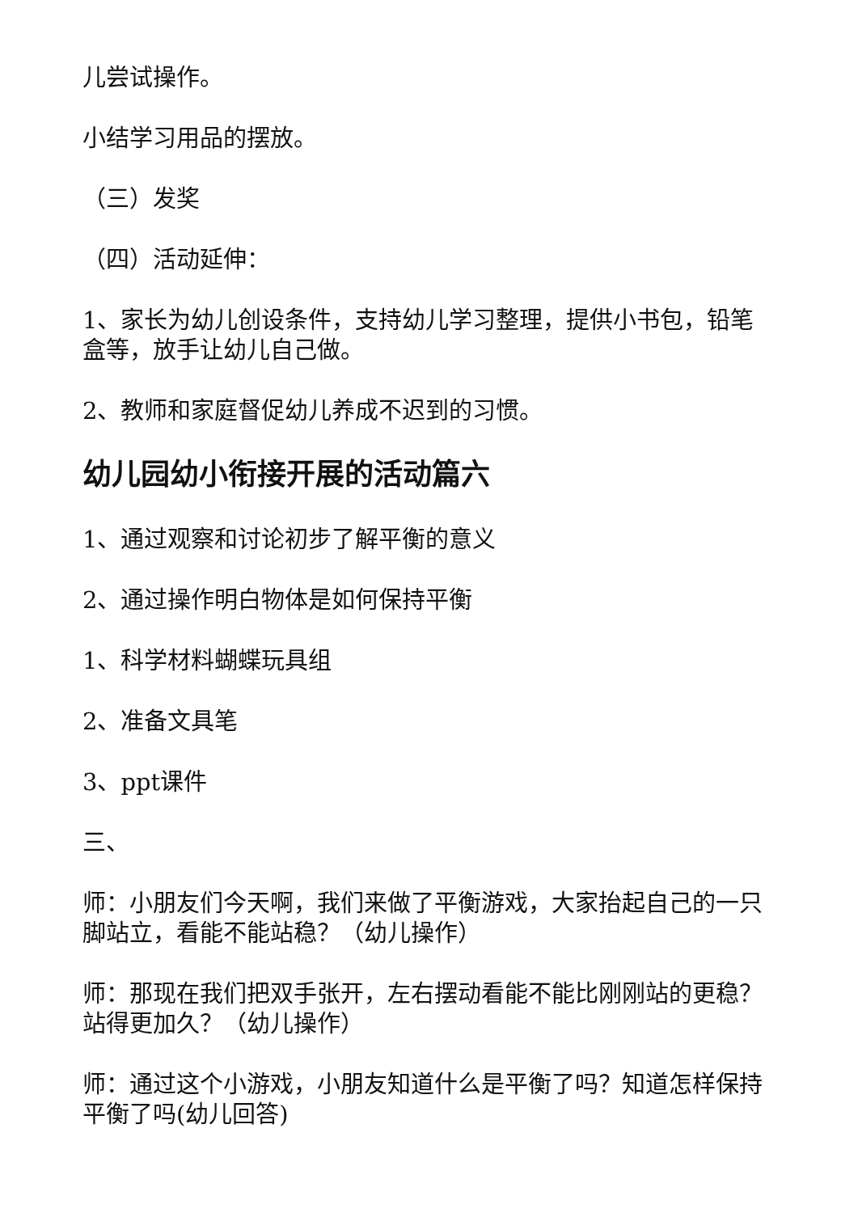儿尝试操作。
小结学习用品的摆放。
（三）发奖
（四）活动延伸：
1、家长为幼儿创设条件，支持幼儿学习整理，提供小书包，铅笔盒等，放手让幼儿自己做。
2、教师和家庭督促幼儿养成不迟到的习惯。
幼儿园幼小衔接开展的活动篇六
1、通过观察和讨论初步了解平衡的意义
2、通过操作明白物体是如何保持平衡
1、科学材料蝴蝶玩具组
2、准备文具笔
3、ppt课件
三、
师：小朋友们今天啊，我们来做了平衡游戏，大家抬起自己的一只脚站立，看能不能站稳？（幼儿操作）
师：那现在我们把双手张开，左右摆动看能不能比刚刚站的更稳？站得更加久？（幼儿操作）
师：通过这个小游戏，小朋友知道什么是平衡了吗？知道怎样保持平衡了吗(幼儿回答)